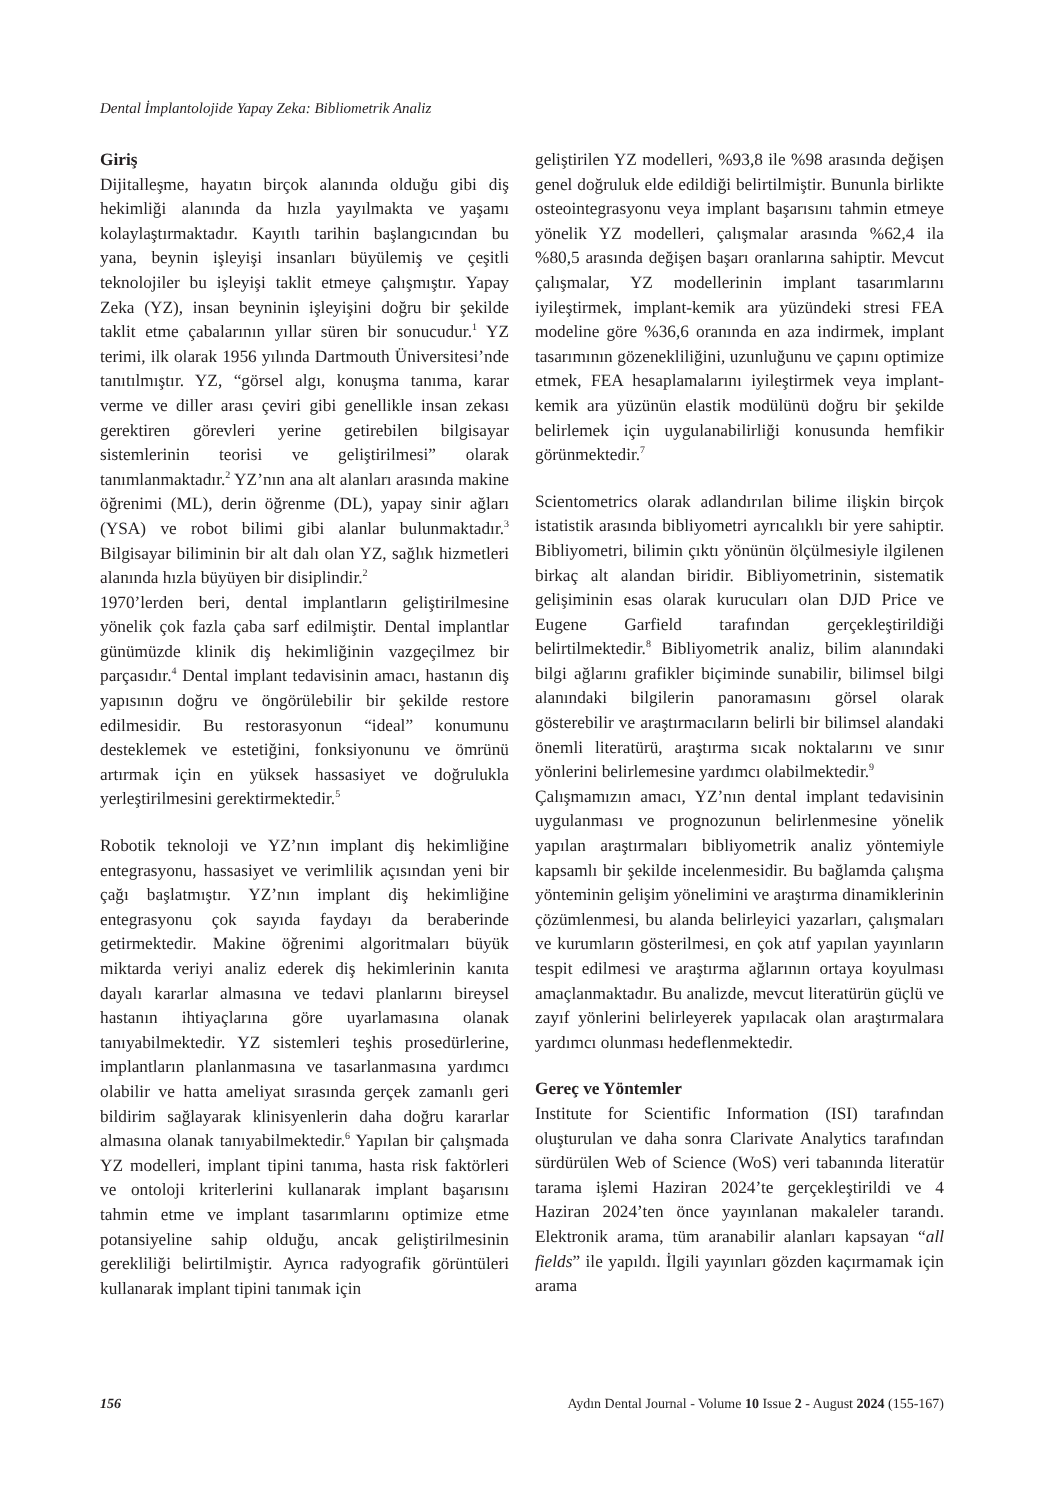Dental İmplantolojide Yapay Zeka: Bibliometrik Analiz
Giriş
Dijitalleşme, hayatın birçok alanında olduğu gibi diş hekimliği alanında da hızla yayılmakta ve yaşamı kolaylaştırmaktadır. Kayıtlı tarihin başlangıcından bu yana, beynin işleyişi insanları büyülemiş ve çeşitli teknolojiler bu işleyişi taklit etmeye çalışmıştır. Yapay Zeka (YZ), insan beyninin işleyişini doğru bir şekilde taklit etme çabalarının yıllar süren bir sonucudur.<sup>1</sup> YZ terimi, ilk olarak 1956 yılında Dartmouth Üniversitesi’nde tanıtılmıştır. YZ, “görsel algı, konuşma tanıma, karar verme ve diller arası çeviri gibi genellikle insan zekası gerektiren görevleri yerine getirebilen bilgisayar sistemlerinin teorisi ve geliştirilmesi” olarak tanımlanmaktadır.<sup>2</sup> YZ’nın ana alt alanları arasında makine öğrenimi (ML), derin öğrenme (DL), yapay sinir ağları (YSA) ve robot bilimi gibi alanlar bulunmaktadır.<sup>3</sup> Bilgisayar biliminin bir alt dalı olan YZ, sağlık hizmetleri alanında hızla büyüyen bir disiplindir.<sup>2</sup>
1970’lerden beri, dental implantların geliştirilmesine yönelik çok fazla çaba sarf edilmiştir. Dental implantlar günümüzde klinik diş hekimliğinin vazgeçilmez bir parçasıdır.<sup>4</sup> Dental implant tedavisinin amacı, hastanın diş yapısının doğru ve öngörülebilir bir şekilde restore edilmesidir. Bu restorasyonun “ideal” konumunu desteklemek ve estetiğini, fonksiyonunu ve ömrünü artırmak için en yüksek hassasiyet ve doğrulukla yerleştirilmesini gerektirmektedir.<sup>5</sup>
Robotik teknoloji ve YZ’nın implant diş hekimliğine entegrasyonu, hassasiyet ve verimlilik açısından yeni bir çağı başlatmıştır. YZ’nın implant diş hekimliğine entegrasyonu çok sayıda faydayı da beraberinde getirmektedir. Makine öğrenimi algoritmaları büyük miktarda veriyi analiz ederek diş hekimlerinin kanıta dayalı kararlar almasına ve tedavi planlarını bireysel hastanın ihtiyaçlarına göre uyarlamasına olanak tanıyabilmektedir. YZ sistemleri teşhis prosedürlerine, implantların planlanmasına ve tasarlanmasına yardımcı olabilir ve hatta ameliyat sırasında gerçek zamanlı geri bildirim sağlayarak klinisyenlerin daha doğru kararlar almasına olanak tanıyabilmektedir.<sup>6</sup> Yapılan bir çalışmada YZ modelleri, implant tipini tanıma, hasta risk faktörleri ve ontoloji kriterlerini kullanarak implant başarısını tahmin etme ve implant tasarımlarını optimize etme potansiyeline sahip olduğu, ancak geliştirilmesinin gerekliliği belirtilmiştir. Ayrıca radyografik görüntüleri kullanarak implant tipini tanımak için
geliştirilen YZ modelleri, %93,8 ile %98 arasında değişen genel doğruluk elde edildiği belirtilmiştir. Bununla birlikte osteointegrasyonu veya implant başarısını tahmin etmeye yönelik YZ modelleri, çalışmalar arasında %62,4 ila %80,5 arasında değişen başarı oranlarına sahiptir. Mevcut çalışmalar, YZ modellerinin implant tasarımlarını iyileştirmek, implant-kemik ara yüzündeki stresi FEA modeline göre %36,6 oranında en aza indirmek, implant tasarımının gözenekliliğini, uzunluğunu ve çapını optimize etmek, FEA hesaplamalarını iyileştirmek veya implant-kemik ara yüzünün elastik modülünü doğru bir şekilde belirlemek için uygulanabilirliği konusunda hemfikir görünmektedir.<sup>7</sup>
Scientometrics olarak adlandırılan bilime ilişkin birçok istatistik arasında bibliyometri ayrıcalıklı bir yere sahiptir. Bibliyometri, bilimin çıktı yönünün ölçülmesiyle ilgilenen birkaç alt alandan biridir. Bibliyometrinin, sistematik gelişiminin esas olarak kurucuları olan DJD Price ve Eugene Garfield tarafından gerçekleştirildiği belirtilmektedir.<sup>8</sup> Bibliyometrik analiz, bilim alanındaki bilgi ağlarını grafikler biçiminde sunabilir, bilimsel bilgi alanındaki bilgilerin panoramasını görsel olarak gösterebilir ve araştırmacıların belirli bir bilimsel alandaki önemli literatürü, araştırma sıcak noktalarını ve sınır yönlerini belirlemesine yardımcı olabilmektedir.<sup>9</sup>
Çalışmamızın amacı, YZ’nın dental implant tedavisinin uygulanması ve prognozunun belirlenmesine yönelik yapılan araştırmaları bibliyometrik analiz yöntemiyle kapsamlı bir şekilde incelenmesidir. Bu bağlamda çalışma yönteminin gelişim yönelimini ve araştırma dinamiklerinin çözümlenmesi, bu alanda belirleyici yazarları, çalışmaları ve kurumların gösterilmesi, en çok atıf yapılan yayınların tespit edilmesi ve araştırma ağlarının ortaya koyulması amaçlanmaktadır. Bu analizde, mevcut literatürün güçlü ve zayıf yönlerini belirleyerek yapılacak olan araştırmalara yardımcı olunması hedeflenmektedir.
Gereç ve Yöntemler
Institute for Scientific Information (ISI) tarafından oluşturulan ve daha sonra Clarivate Analytics tarafından sürdürülen Web of Science (WoS) veri tabanında literatür tarama işlemi Haziran 2024’te gerçekleştirildi ve 4 Haziran 2024’ten önce yayınlanan makaleler tarandı. Elektronik arama, tüm aranabilir alanları kapsayan “all fields” ile yapıldı. İlgili yayınları gözden kaçırmamak için arama
156 Aydın Dental Journal - Volume 10 Issue 2 - August 2024 (155-167)